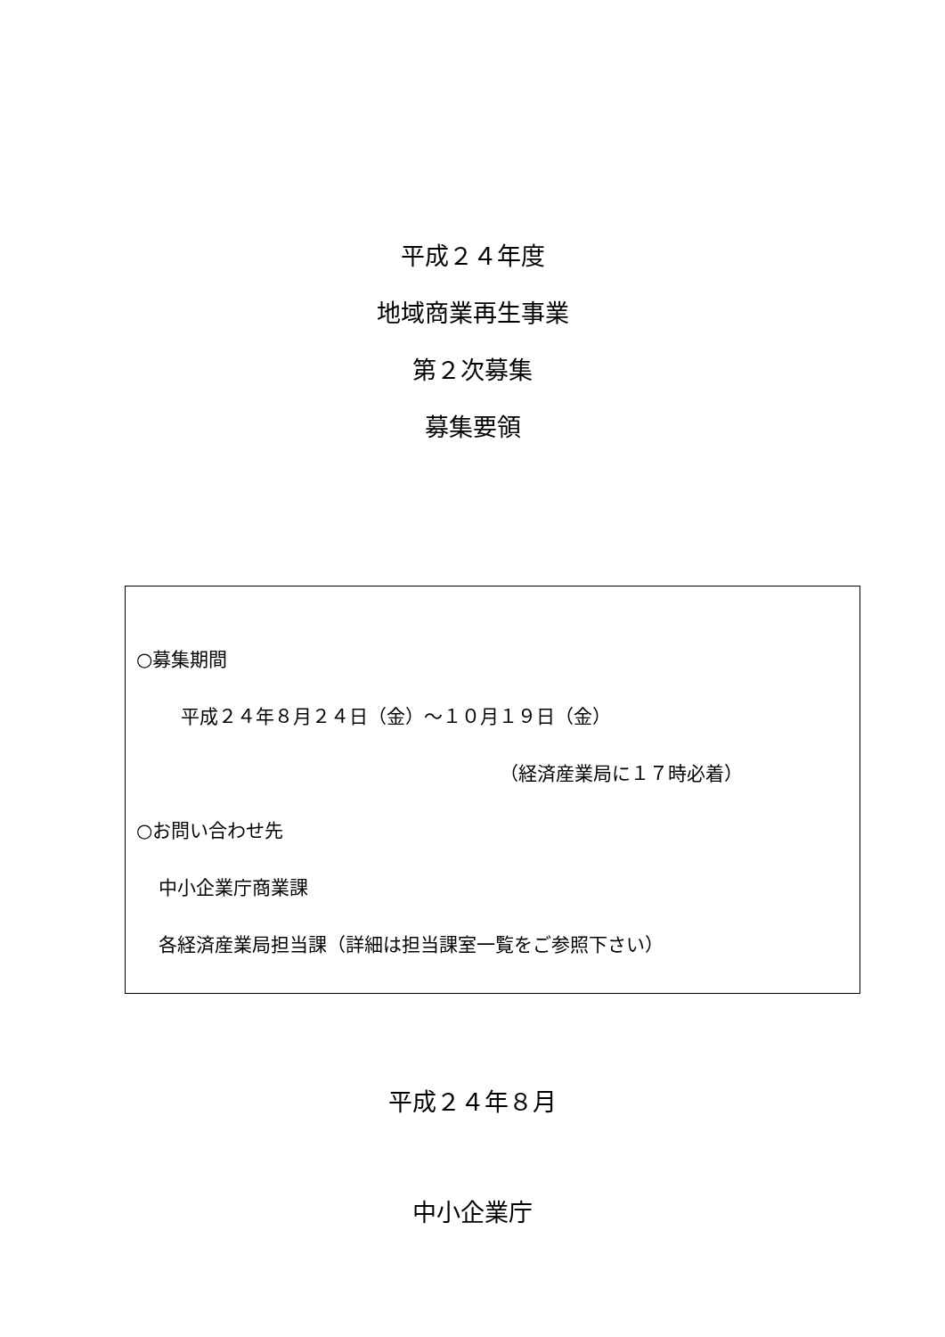平成２４年度
地域商業再生事業
第２次募集
募集要領
○募集期間
平成２４年８月２４日（金）～１０月１９日（金）
（経済産業局に１７時必着）
○お問い合わせ先
中小企業庁商業課
各経済産業局担当課（詳細は担当課室一覧をご参照下さい）
平成２４年８月
中小企業庁